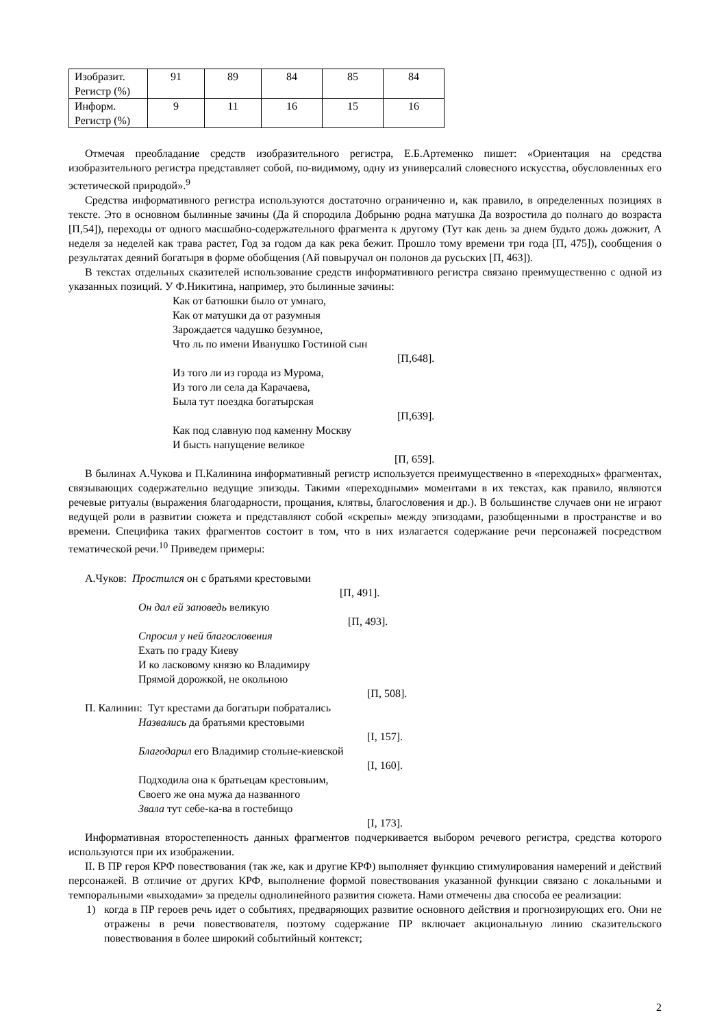| Изобразит. Регистр (%) | 91 | 89 | 84 | 85 | 84 |
| Информ. Регистр (%) | 9 | 11 | 16 | 15 | 16 |
Отмечая преобладание средств изобразительного регистра, Е.Б.Артеменко пишет: «Ориентация на средства изобразительного регистра представляет собой, по-видимому, одну из универсалий словесного искусства, обусловленных его эстетической природой».<sup>9</sup>
Средства информативного регистра используются достаточно ограниченно и, как правило, в определенных позициях в тексте. Это в основном былинные зачины (Да й спородила Добрыню родна матушка Да возростила до полнаго до возраста [П,54]), переходы от одного масшабно-содержательного фрагмента к другому (Тут как день за днем будьто дожь дожжит, А неделя за неделей как трава растет, Год за годом да как река бежит. Прошло тому времени три года [П, 475]), сообщения о результатах деяний богатыря в форме обобщения (Ай повыручал он полонов да русьских [П, 463]).
В текстах отдельных сказителей использование средств информативного регистра связано преимущественно с одной из указанных позиций. У Ф.Никитина, например, это былинные зачины:
Как от батюшки было от умнаго,
Как от матушки да от разумныя
Зарождается чадушко безумное,
Что ль по имени Иванушко Гостиной сын
[П,648].
Из того ли из города из Мурома,
Из того ли села да Карачаева,
Была тут поездка богатырская
[П,639].
Как под славную под каменну Москву
И бысть напущение великое
[П, 659].
В былинах А.Чукова и П.Калинина информативный регистр используется преимущественно в «переходных» фрагментах, связывающих содержательно ведущие эпизоды. Такими «переходными» моментами в их текстах, как правило, являются речевые ритуалы (выражения благодарности, прощания, клятвы, благословения и др.). В большинстве случаев они не играют ведущей роли в развитии сюжета и представляют собой «скрепы» между эпизодами, разобщенными в пространстве и во времени. Специфика таких фрагментов состоит в том, что в них излагается содержание речи персонажей посредством тематической речи.<sup>10</sup> Приведем примеры:
А.Чуков: Простился он с братьями крестовыми
[П, 491].
Он дал ей заповедь великую
[П, 493].
Спросил у ней благословения
Ехать по граду Киеву
И ко ласковому князю ко Владимиру
Прямой дорожкой, не окольною
[П, 508].
П. Калинин: Тут крестами да богатыри побратались
Назвались да братьями крестовыми
[I, 157].
Благодарил его Владимир стольне-киевской
[I, 160].
Подходила она к братьецам крестовыим,
Своего же она мужа да названного
Звала тут себе-ка-ва в гостебищо
[I, 173].
Информативная второстепенность данных фрагментов подчеркивается выбором речевого регистра, средства которого используются при их изображении.
II. В ПР героя КРФ повествования (так же, как и другие КРФ) выполняет функцию стимулирования намерений и действий персонажей. В отличие от других КРФ, выполнение формой повествования указанной функции связано с локальными и темпоральными «выходами» за пределы однолинейного развития сюжета. Нами отмечены два способа ее реализации:
1) когда в ПР героев речь идет о событиях, предваряющих развитие основного действия и прогнозирующих его. Они не отражены в речи повествователя, поэтому содержание ПР включает акциональную линию сказительского повествования в более широкий событийный контекст;
2